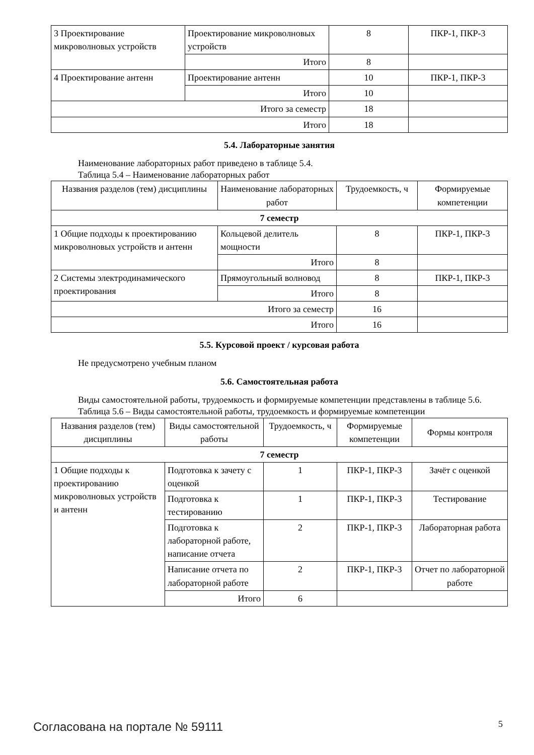| 3 Проектирование микроволновых устройств | Проектирование микроволновых устройств | 8 | ПКР-1, ПКР-3 |
| | Итого | 8 | |
| 4 Проектирование антенн | Проектирование антенн | 10 | ПКР-1, ПКР-3 |
| | Итого | 10 | |
| Итого за семестр | | 18 | |
| Итого | | 18 | |
5.4. Лабораторные занятия
Наименование лабораторных работ приведено в таблице 5.4.
Таблица 5.4 – Наименование лабораторных работ
| Названия разделов (тем) дисциплины | Наименование лабораторных работ | Трудоемкость, ч | Формируемые компетенции |
| --- | --- | --- | --- |
| 7 семестр | | | |
| 1 Общие подходы к проектированию микроволновых устройств и антенн | Кольцевой делитель мощности | 8 | ПКР-1, ПКР-3 |
| | Итого | 8 | |
| 2 Системы электродинамического проектирования | Прямоугольный волновод | 8 | ПКР-1, ПКР-3 |
| | Итого | 8 | |
| Итого за семестр | | 16 | |
| Итого | | 16 | |
5.5. Курсовой проект / курсовая работа
Не предусмотрено учебным планом
5.6. Самостоятельная работа
Виды самостоятельной работы, трудоемкость и формируемые компетенции представлены в таблице 5.6.
Таблица 5.6 – Виды самостоятельной работы, трудоемкость и формируемые компетенции
| Названия разделов (тем) дисциплины | Виды самостоятельной работы | Трудоемкость, ч | Формируемые компетенции | Формы контроля |
| --- | --- | --- | --- | --- |
| 7 семестр | | | | |
| 1 Общие подходы к проектированию микроволновых устройств и антенн | Подготовка к зачету с оценкой | 1 | ПКР-1, ПКР-3 | Зачёт с оценкой |
| | Подготовка к тестированию | 1 | ПКР-1, ПКР-3 | Тестирование |
| | Подготовка к лабораторной работе, написание отчета | 2 | ПКР-1, ПКР-3 | Лабораторная работа |
| | Написание отчета по лабораторной работе | 2 | ПКР-1, ПКР-3 | Отчет по лабораторной работе |
| | Итого | 6 | | |
Согласована на портале № 59111 5